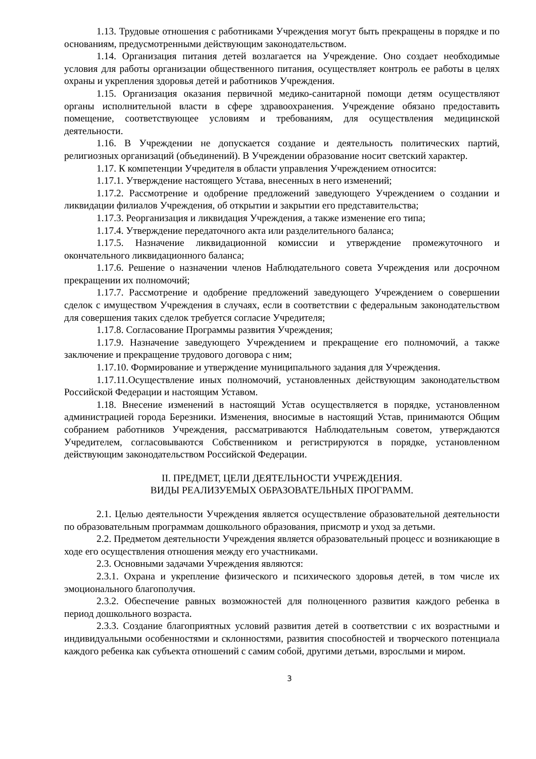1.13. Трудовые отношения с работниками Учреждения могут быть прекращены в порядке и по основаниям, предусмотренными действующим законодательством.
1.14. Организация питания детей возлагается на Учреждение. Оно создает необходимые условия для работы организации общественного питания, осуществляет контроль ее работы в целях охраны и укрепления здоровья детей и работников Учреждения.
1.15. Организация оказания первичной медико-санитарной помощи детям осуществляют органы исполнительной власти в сфере здравоохранения. Учреждение обязано предоставить помещение, соответствующее условиям и требованиям, для осуществления медицинской деятельности.
1.16. В Учреждении не допускается создание и деятельность политических партий, религиозных организаций (объединений). В Учреждении образование носит светский характер.
1.17. К компетенции Учредителя в области управления Учреждением относится:
1.17.1. Утверждение настоящего Устава, внесенных в него изменений;
1.17.2. Рассмотрение и одобрение предложений заведующего Учреждением о создании и ликвидации филиалов Учреждения, об открытии и закрытии его представительства;
1.17.3. Реорганизация и ликвидация Учреждения, а также изменение его типа;
1.17.4. Утверждение передаточного акта или разделительного баланса;
1.17.5. Назначение ликвидационной комиссии и утверждение промежуточного и окончательного ликвидационного баланса;
1.17.6. Решение о назначении членов Наблюдательного совета Учреждения или досрочном прекращении их полномочий;
1.17.7. Рассмотрение и одобрение предложений заведующего Учреждением о совершении сделок с имуществом Учреждения в случаях, если в соответствии с федеральным законодательством для совершения таких сделок требуется согласие Учредителя;
1.17.8. Согласование Программы развития Учреждения;
1.17.9. Назначение заведующего Учреждением и прекращение его полномочий, а также заключение и прекращение трудового договора с ним;
1.17.10. Формирование и утверждение муниципального задания для Учреждения.
1.17.11.Осуществление иных полномочий, установленных действующим законодательством Российской Федерации и настоящим Уставом.
1.18. Внесение изменений в настоящий Устав осуществляется в порядке, установленном администрацией города Березники. Изменения, вносимые в настоящий Устав, принимаются Общим собранием работников Учреждения, рассматриваются Наблюдательным советом, утверждаются Учредителем, согласовываются Собственником и регистрируются в порядке, установленном действующим законодательством Российской Федерации.
II. ПРЕДМЕТ, ЦЕЛИ ДЕЯТЕЛЬНОСТИ УЧРЕЖДЕНИЯ.
ВИДЫ РЕАЛИЗУЕМЫХ ОБРАЗОВАТЕЛЬНЫХ ПРОГРАММ.
2.1. Целью деятельности Учреждения является осуществление образовательной деятельности по образовательным программам дошкольного образования, присмотр и уход за детьми.
2.2. Предметом деятельности Учреждения является образовательный процесс и возникающие в ходе его осуществления отношения между его участниками.
2.3. Основными задачами Учреждения являются:
2.3.1. Охрана и укрепление физического и психического здоровья детей, в том числе их эмоционального благополучия.
2.3.2. Обеспечение равных возможностей для полноценного развития каждого ребенка в период дошкольного возраста.
2.3.3. Создание благоприятных условий развития детей в соответствии с их возрастными и индивидуальными особенностями и склонностями, развития способностей и творческого потенциала каждого ребенка как субъекта отношений с самим собой, другими детьми, взрослыми и миром.
3